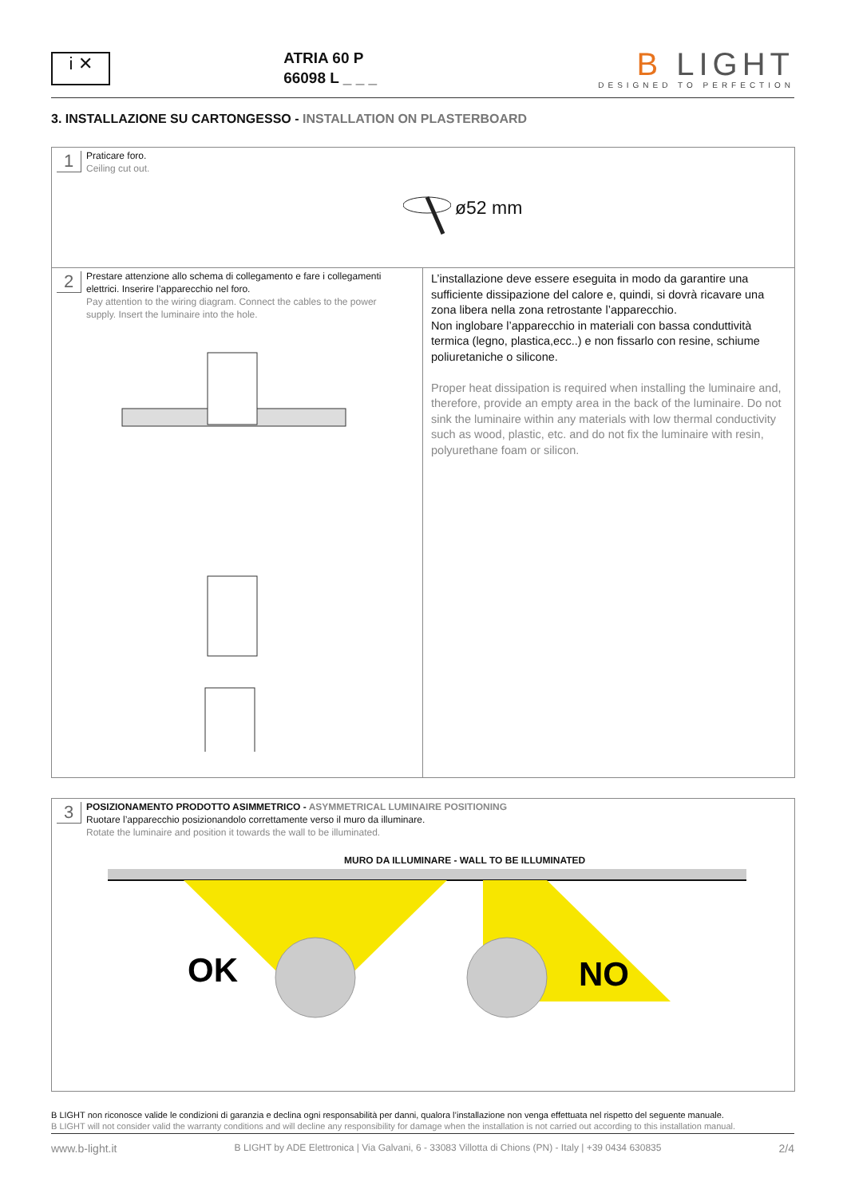i ✕
ATRIA 60 P
66098 L _ _ _
B LIGHT
DESIGNED TO PERFECTION
3. INSTALLAZIONE SU CARTONGESSO - INSTALLATION ON PLASTERBOARD
1 Praticare foro.
Ceiling cut out.
ø52 mm
2 Prestare attenzione allo schema di collegamento e fare i collegamenti elettrici. Inserire l’apparecchio nel foro.
Pay attention to the wiring diagram. Connect the cables to the power supply. Insert the luminaire into the hole.
L’installazione deve essere eseguita in modo da garantire una sufficiente dissipazione del calore e, quindi, si dovrà ricavare una zona libera nella zona retrostante l’apparecchio.
Non inglobare l’apparecchio in materiali con bassa conduttività termica (legno, plastica,ecc..) e non fissarlo con resine, schiume poliuretaniche o silicone.
Proper heat dissipation is required when installing the luminaire and, therefore, provide an empty area in the back of the luminaire. Do not sink the luminaire within any materials with low thermal conductivity such as wood, plastic, etc. and do not fix the luminaire with resin, polyurethane foam or silicon.
3 POSIZIONAMENTO PRODOTTO ASIMMETRICO - ASYMMETRICAL LUMINAIRE POSITIONING
Ruotare l’apparecchio posizionandolo correttamente verso il muro da illuminare.
Rotate the luminaire and position it towards the wall to be illuminated.
MURO DA ILLUMINARE - WALL TO BE ILLUMINATED
OK
NO
B LIGHT non riconosce valide le condizioni di garanzia e declina ogni responsabilità per danni, qualora l’installazione non venga effettuata nel rispetto del seguente manuale.
B LIGHT will not consider valid the warranty conditions and will decline any responsibility for damage when the installation is not carried out according to this installation manual.
www.b-light.it B LIGHT by ADE Elettronica | Via Galvani, 6 - 33083 Villotta di Chions (PN) - Italy | +39 0434 630835 2/4